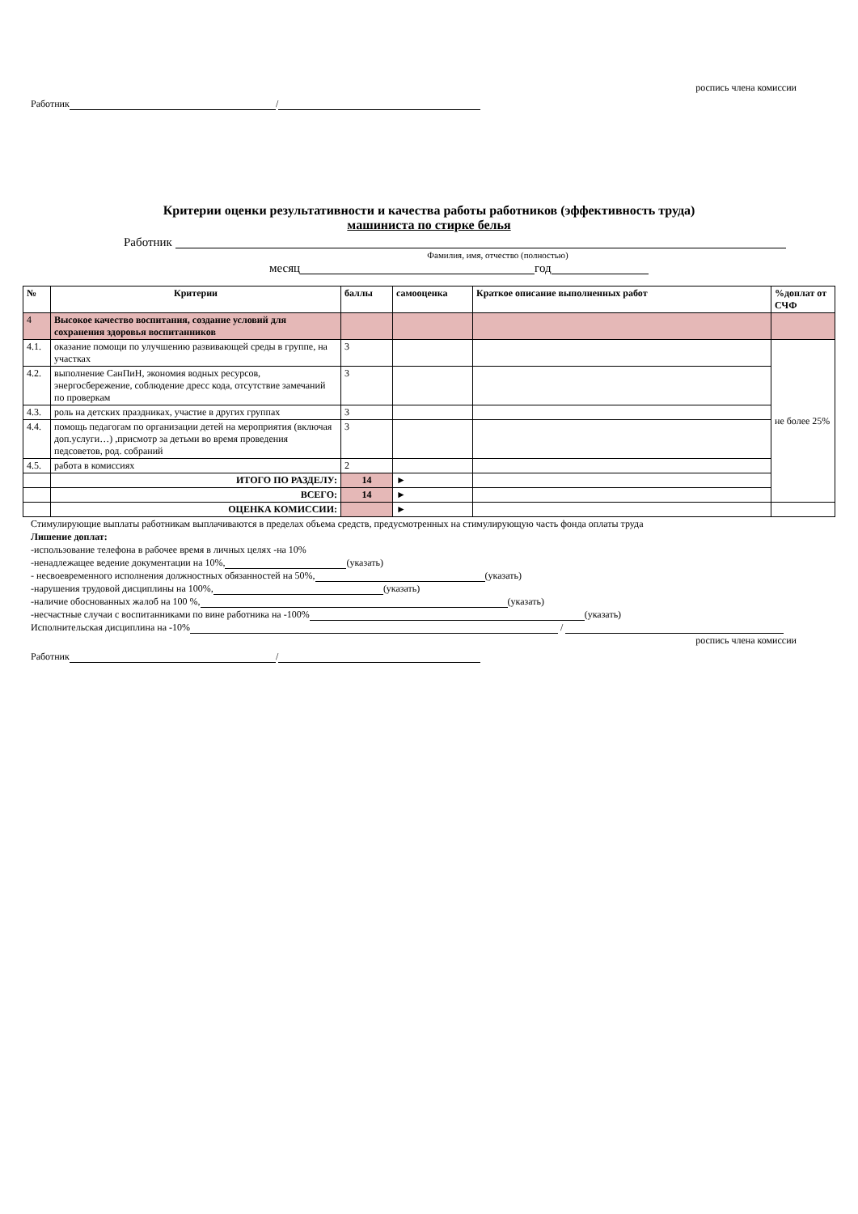роспись члена комиссии
Работник /
Критерии оценки результативности и качества работы работников (эффективность труда)
машиниста по стирке белья
Работник
Фамилия, имя, отчество (полностью)
месяц год
| № | Критерии | баллы | самооценка | Краткое описание выполненных работ | %доплат от СЧФ |
| --- | --- | --- | --- | --- | --- |
| 4 | Высокое качество воспитания, создание условий для сохранения здоровья воспитанников | | | | |
| 4.1. | оказание помощи по улучшению развивающей среды в группе, на участках | 3 | | | не более 25% |
| 4.2. | выполнение СанПиН, экономия водных ресурсов, энергосбережение, соблюдение дресс кода, отсутствие замечаний по проверкам | 3 | | | |
| 4.3. | роль на детских праздниках, участие в других группах | 3 | | | |
| 4.4. | помощь педагогам по организации детей на мероприятия (включая доп.услуги…) ,присмотр за детьми во время проведения педсоветов, род. собраний | 3 | | | |
| 4.5. | работа в комиссиях | 2 | | | |
| | ИТОГО ПО РАЗДЕЛУ: | 14 | ► | | |
| | ВСЕГО: | 14 | ► | | |
| | ОЦЕНКА КОМИССИИ: | | ► | | |
Стимулирующие выплаты работникам выплачиваются в пределах объема средств, предусмотренных на стимулирующую часть фонда оплаты труда
Лишение доплат:
-использование телефона в рабочее время в личных целях -на 10%
-ненадлежащее ведение документации на 10%, (указать)
- несвоевременного исполнения должностных обязанностей на 50%, (указать)
-нарушения трудовой дисциплины на 100%, (указать)
-наличие обоснованных жалоб на 100 %, (указать)
-несчастные случаи с воспитанниками по вине работника на -100% (указать)
Исполнительская дисциплина на -10% /
роспись члена комиссии
Работник /